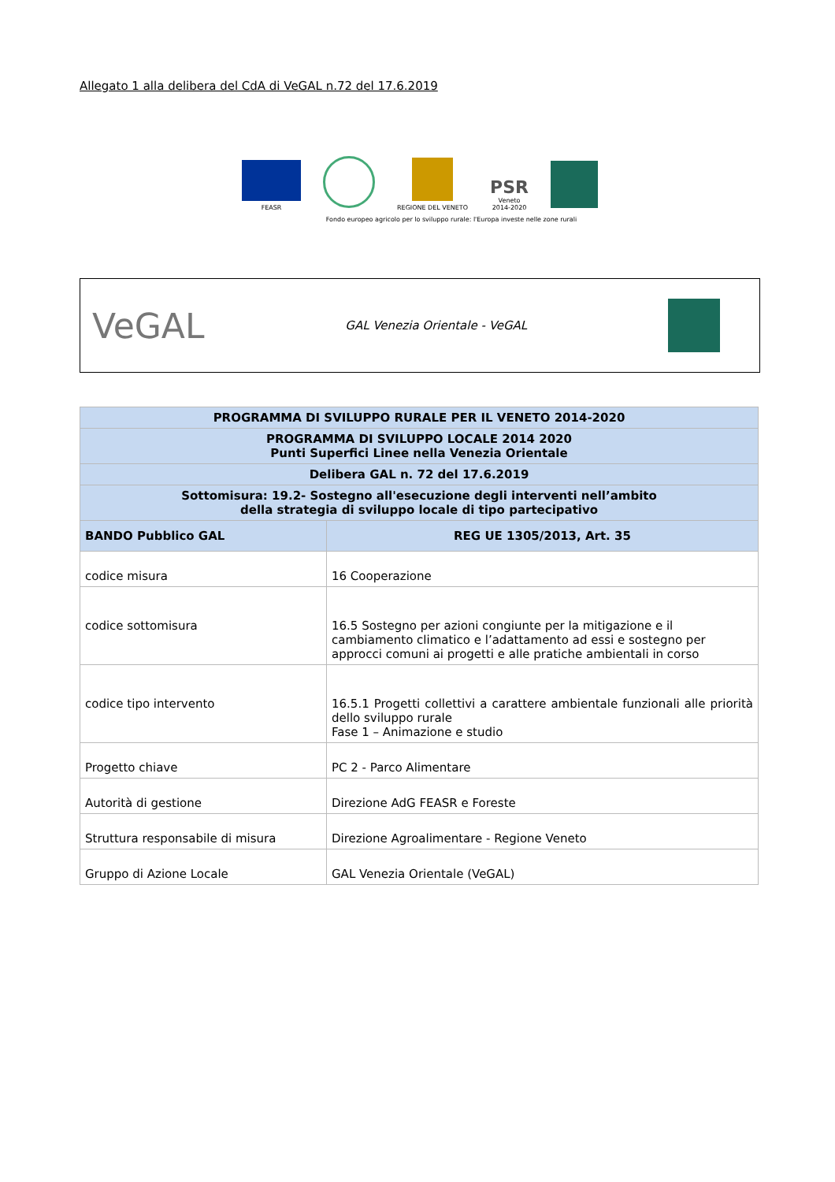Allegato 1 alla delibera del CdA di VeGAL n.72 del 17.6.2019
FEASR
REGIONE DEL VENETO
PSR
Veneto
2014-2020
Fondo europeo agricolo per lo sviluppo rurale: l'Europa investe nelle zone rurali
VeGAL
GAL Venezia Orientale - VeGAL
| PROGRAMMA DI SVILUPPO RURALE PER IL VENETO 2014-2020 | |
| --- | --- |
| PROGRAMMA DI SVILUPPO LOCALE 2014 2020 Punti Superfici Linee nella Venezia Orientale | |
| Delibera GAL n. 72 del 17.6.2019 | |
| Sottomisura: 19.2- Sostegno all'esecuzione degli interventi nell’ambito della strategia di sviluppo locale di tipo partecipativo | |
| BANDO Pubblico GAL | REG UE 1305/2013, Art. 35 |
| codice misura | 16 Cooperazione |
| codice sottomisura | 16.5 Sostegno per azioni congiunte per la mitigazione e il cambiamento climatico e l’adattamento ad essi e sostegno per approcci comuni ai progetti e alle pratiche ambientali in corso |
| codice tipo intervento | 16.5.1 Progetti collettivi a carattere ambientale funzionali alle priorità dello sviluppo rurale Fase 1 – Animazione e studio |
| Progetto chiave | PC 2 - Parco Alimentare |
| Autorità di gestione | Direzione AdG FEASR e Foreste |
| Struttura responsabile di misura | Direzione Agroalimentare - Regione Veneto |
| Gruppo di Azione Locale | GAL Venezia Orientale (VeGAL) |